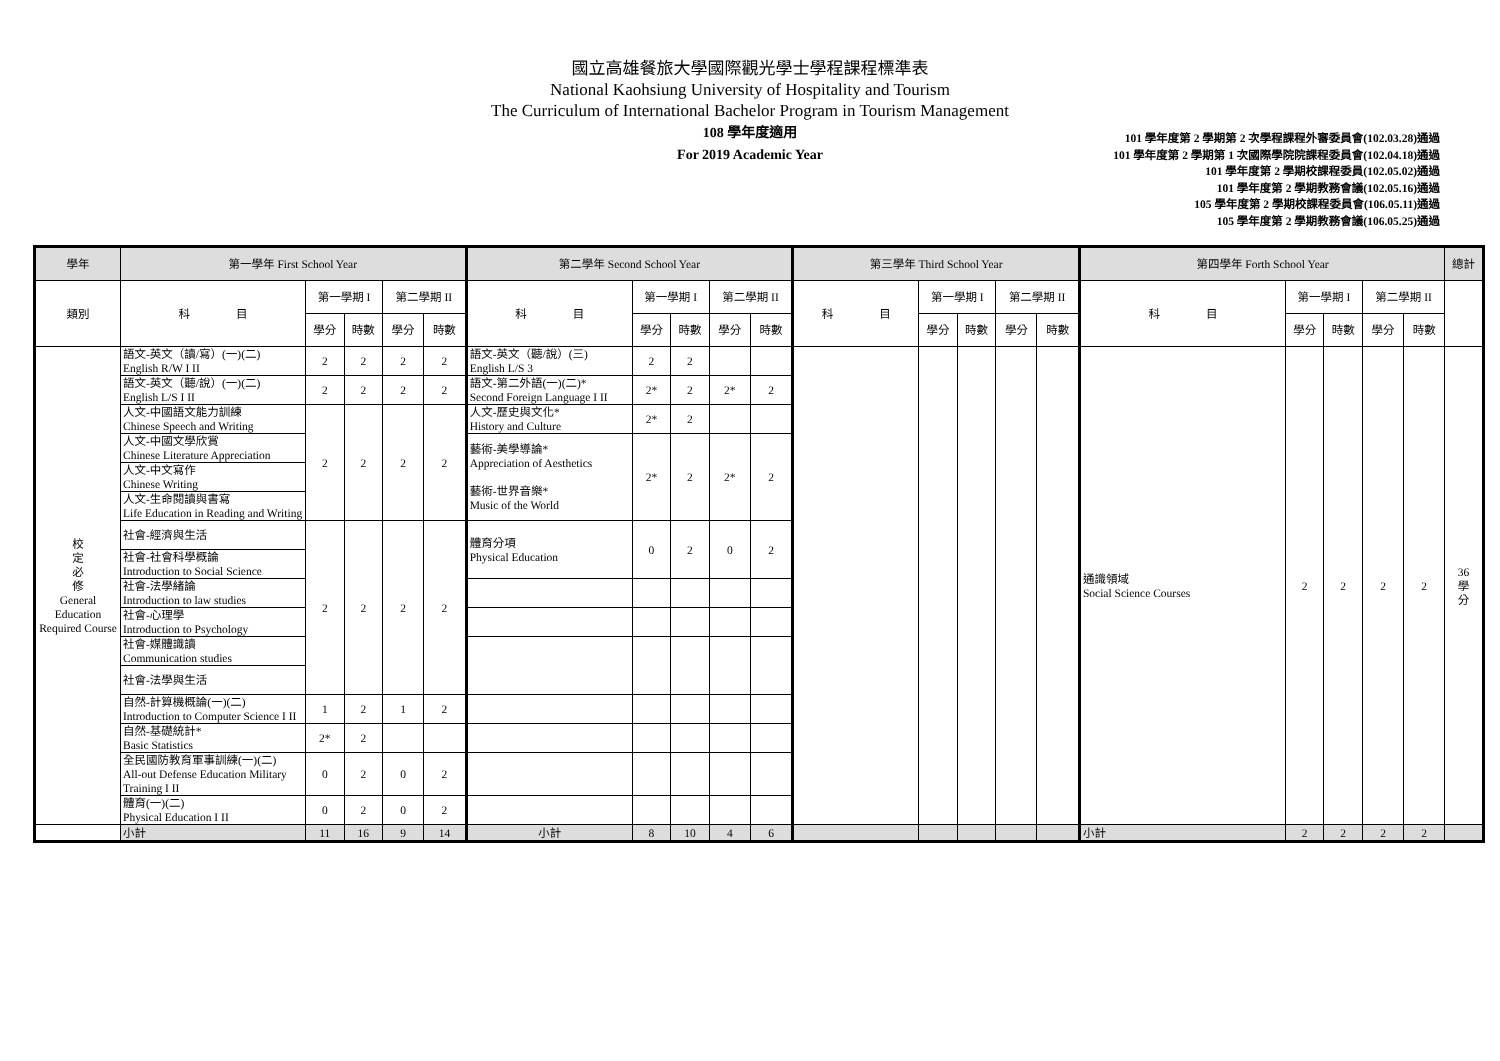國立高雄餐旅大學國際觀光學士學程課程標準表
National Kaohsiung University of Hospitality and Tourism
The Curriculum of International Bachelor Program in Tourism Management
108 學年度適用
For 2019 Academic Year
101 學年度第 2 學期第 2 次學程課程外審委員會(102.03.28)通過
101 學年度第 2 學期第 1 次國際學院院課程委員會(102.04.18)通過
101 學年度第 2 學期校課程委員(102.05.02)通過
101 學年度第 2 學期教務會議(102.05.16)通過
105 學年度第 2 學期校課程委員會(106.05.11)通過
105 學年度第 2 學期教務會議(106.05.25)通過
| 學年 | 第一學年 First School Year | | | | | 第二學年 Second School Year | | | | | 第三學年 Third School Year | | | | | 第四學年 Forth School Year | | | | | 總計 |
| --- | --- | --- | --- | --- | --- | --- | --- | --- | --- | --- | --- | --- | --- | --- | --- | --- | --- | --- | --- | --- | --- |
| 類別 | 科 目 | 第一學期 I | | 第二學期 II | | 科 目 | 第一學期 I | | 第二學期 II | | 科 目 | 第一學期 I | | 第二學期 II | | 科 目 | 第一學期 I | | 第二學期 II | | |
| | | 學分 | 時數 | 學分 | 時數 | | 學分 | 時數 | 學分 | 時數 | | 學分 | 時數 | 學分 | 時數 | | 學分 | 時數 | 學分 | 時數 | |
| 校 定 必 修 General Education Required Course | 語文-英文（讀/寫）(一)(二) English R/W I II | 2 | 2 | 2 | 2 | 語文-英文（聽/說）(三) English L/S 3 | 2 | 2 | | | | | | | | 通識領域 Social Science Courses | 2 | 2 | 2 | 2 | 36 學 分 |
| | 語文-英文（聽/說）(一)(二) English L/S I II | 2 | 2 | 2 | 2 | 語文-第二外語(一)(二)* Second Foreign Language I II | 2* | 2 | 2* | 2 | | | | | | | | | | | |
| | 人文-中國語文能力訓練 Chinese Speech and Writing | 2 | 2 | 2 | 2 | 人文-歷史與文化* History and Culture | 2* | 2 | | | | | | | | | | | | | |
| | 人文-中國文學欣賞 Chinese Literature Appreciation | | | | | 藝術-美學導論* Appreciation of Aesthetics 藝術-世界音樂* Music of the World | 2* | 2 | 2* | 2 | | | | | | | | | | | |
| | 人文-中文寫作 Chinese Writing | | | | | | | | | | | | | | | | | | | | |
| | 人文-生命閱讀與書寫 Life Education in Reading and Writing | | | | | | | | | | | | | | | | | | | | |
| | 社會-經濟與生活 | 2 | 2 | 2 | 2 | 體育分項 Physical Education | 0 | 2 | 0 | 2 | | | | | | | | | | | |
| | 社會-社會科學概論 Introduction to Social Science | | | | | | | | | | | | | | | | | | | | |
| | 社會-法學緒論 Introduction to law studies | | | | | | | | | | | | | | | | | | | | |
| | 社會-心理學 Introduction to Psychology | | | | | | | | | | | | | | | | | | | | |
| | 社會-媒體識讀 Communication studies | | | | | | | | | | | | | | | | | | | | |
| | 社會-法學與生活 | | | | | | | | | | | | | | | | | | | | |
| | 自然-計算機概論(一)(二) Introduction to Computer Science I II | 1 | 2 | 1 | 2 | | | | | | | | | | | | | | | | |
| | 自然-基礎統計* Basic Statistics | 2* | 2 | | | | | | | | | | | | | | | | | | |
| | 全民國防教育軍事訓練(一)(二) All-out Defense Education Military Training I II | 0 | 2 | 0 | 2 | | | | | | | | | | | | | | | | |
| | 體育(一)(二) Physical Education I II | 0 | 2 | 0 | 2 | | | | | | | | | | | | | | | | |
| | 小計 | 11 | 16 | 9 | 14 | 小計 | 8 | 10 | 4 | 6 | | | | | | 小計 | 2 | 2 | 2 | 2 | |